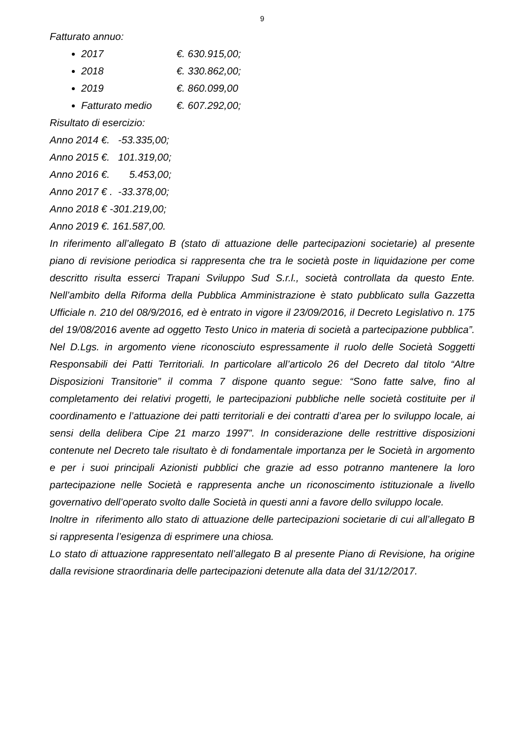9
Fatturato annuo:
2017 €. 630.915,00;
2018 €. 330.862,00;
2019 €. 860.099,00
Fatturato medio €. 607.292,00;
Risultato di esercizio:
Anno 2014 €. -53.335,00;
Anno 2015 €. 101.319,00;
Anno 2016 €. 5.453,00;
Anno 2017 € . -33.378,00;
Anno 2018 € -301.219,00;
Anno 2019 €. 161.587,00.
In riferimento all’allegato B (stato di attuazione delle partecipazioni societarie) al presente piano di revisione periodica si rappresenta che tra le società poste in liquidazione per come descritto risulta esserci Trapani Sviluppo Sud S.r.l., società controllata da questo Ente. Nell’ambito della Riforma della Pubblica Amministrazione è stato pubblicato sulla Gazzetta Ufficiale n. 210 del 08/9/2016, ed è entrato in vigore il 23/09/2016, il Decreto Legislativo n. 175 del 19/08/2016 avente ad oggetto Testo Unico in materia di società a partecipazione pubblica”. Nel D.Lgs. in argomento viene riconosciuto espressamente il ruolo delle Società Soggetti Responsabili dei Patti Territoriali. In particolare all’articolo 26 del Decreto dal titolo “Altre Disposizioni Transitorie” il comma 7 dispone quanto segue: “Sono fatte salve, fino al completamento dei relativi progetti, le partecipazioni pubbliche nelle società costituite per il coordinamento e l’attuazione dei patti territoriali e dei contratti d’area per lo sviluppo locale, ai sensi della delibera Cipe 21 marzo 1997”. In considerazione delle restrittive disposizioni contenute nel Decreto tale risultato è di fondamentale importanza per le Società in argomento e per i suoi principali Azionisti pubblici che grazie ad esso potranno mantenere la loro partecipazione nelle Società e rappresenta anche un riconoscimento istituzionale a livello governativo dell’operato svolto dalle Società in questi anni a favore dello sviluppo locale.
Inoltre in riferimento allo stato di attuazione delle partecipazioni societarie di cui all’allegato B si rappresenta l’esigenza di esprimere una chiosa.
Lo stato di attuazione rappresentato nell’allegato B al presente Piano di Revisione, ha origine dalla revisione straordinaria delle partecipazioni detenute alla data del 31/12/2017.